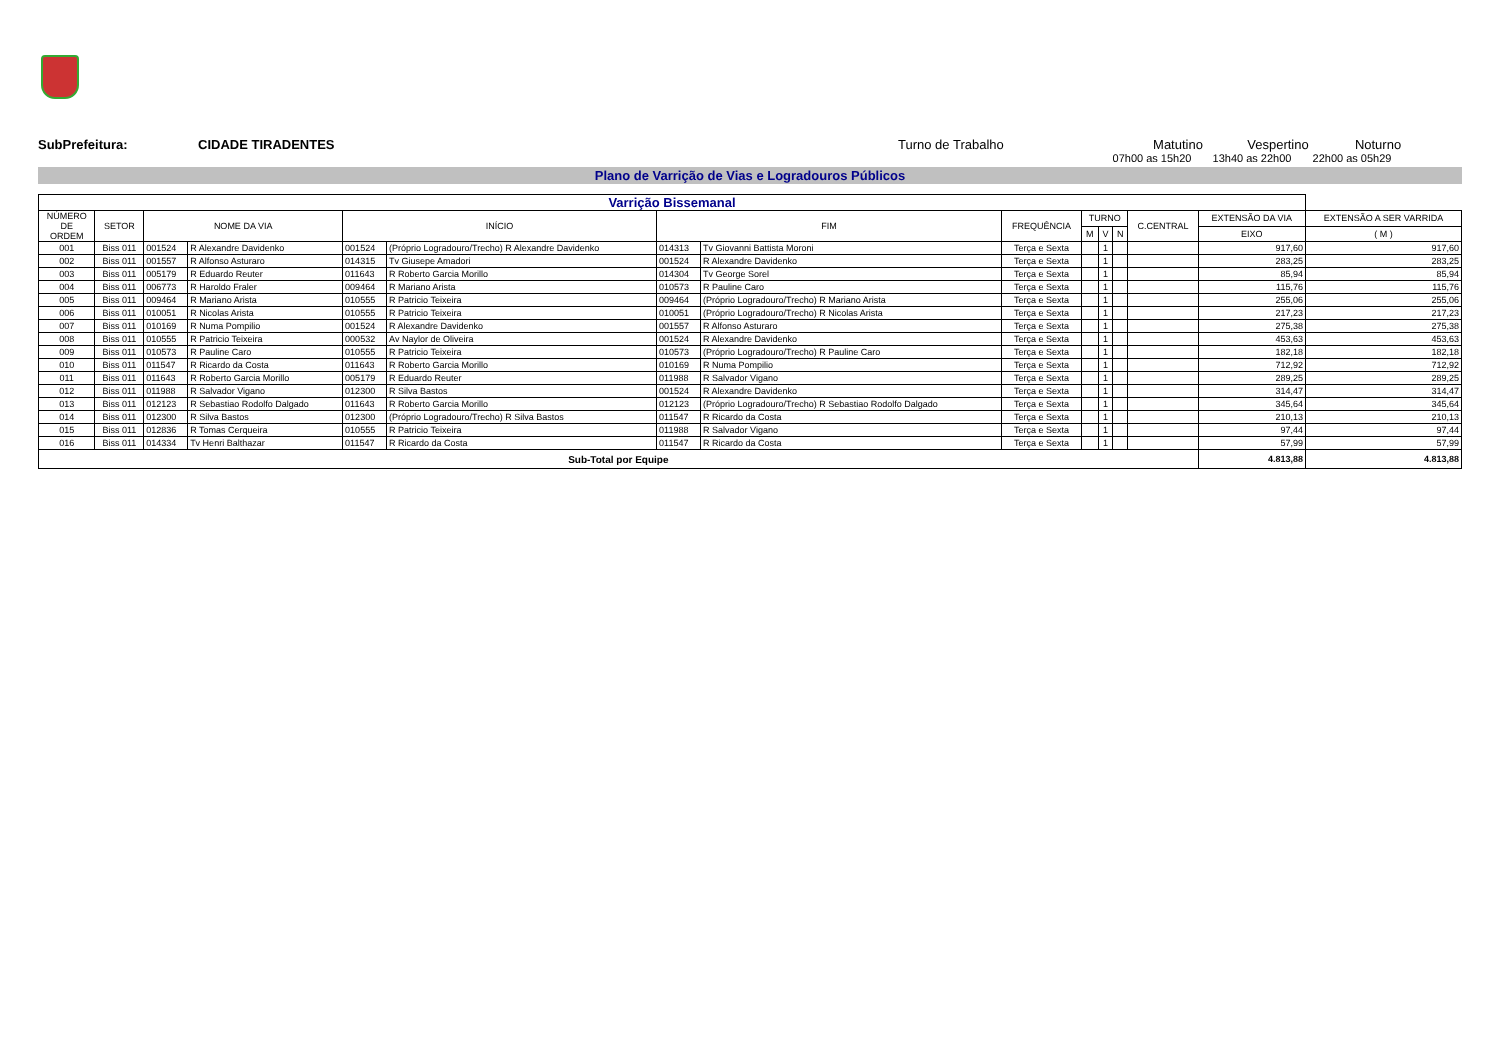SubPrefeitura: CIDADE TIRADENTES Turno de Trabalho Matutino Vespertino Noturno
07h00 as 15h20 13h40 as 22h00 22h00 as 05h29
Plano de Varrição de Vias e Logradouros Públicos
| Varrição Bissemanal | | | | | | | | | | | | | | |
| --- | --- | --- | --- | --- | --- | --- | --- | --- | --- | --- | --- | --- | --- | --- |
| NÚMERO DE ORDEM | SETOR | NOME DA VIA | | INÍCIO | | FIM | | FREQUÊNCIA | TURNO | | | C.CENTRAL | EXTENSÃO DA VIA | EXTENSÃO A SER VARRIDA |
| | | | | | | | | | M | V | N | | EIXO | ( M ) |
| 001 | Biss 011 | 001524 | R Alexandre Davidenko | 001524 | (Próprio Logradouro/Trecho) R Alexandre Davidenko | 014313 | Tv Giovanni Battista Moroni | Terça e Sexta | | 1 | | | 917,60 | 917,60 |
| 002 | Biss 011 | 001557 | R Alfonso Asturaro | 014315 | Tv Giusepe Amadori | 001524 | R Alexandre Davidenko | Terça e Sexta | | 1 | | | 283,25 | 283,25 |
| 003 | Biss 011 | 005179 | R Eduardo Reuter | 011643 | R Roberto Garcia Morillo | 014304 | Tv George Sorel | Terça e Sexta | | 1 | | | 85,94 | 85,94 |
| 004 | Biss 011 | 006773 | R Haroldo Fraler | 009464 | R Mariano Arista | 010573 | R Pauline Caro | Terça e Sexta | | 1 | | | 115,76 | 115,76 |
| 005 | Biss 011 | 009464 | R Mariano Arista | 010555 | R Patricio Teixeira | 009464 | (Próprio Logradouro/Trecho) R Mariano Arista | Terça e Sexta | | 1 | | | 255,06 | 255,06 |
| 006 | Biss 011 | 010051 | R Nicolas Arista | 010555 | R Patricio Teixeira | 010051 | (Próprio Logradouro/Trecho) R Nicolas Arista | Terça e Sexta | | 1 | | | 217,23 | 217,23 |
| 007 | Biss 011 | 010169 | R Numa Pompilio | 001524 | R Alexandre Davidenko | 001557 | R Alfonso Asturaro | Terça e Sexta | | 1 | | | 275,38 | 275,38 |
| 008 | Biss 011 | 010555 | R Patricio Teixeira | 000532 | Av Naylor de Oliveira | 001524 | R Alexandre Davidenko | Terça e Sexta | | 1 | | | 453,63 | 453,63 |
| 009 | Biss 011 | 010573 | R Pauline Caro | 010555 | R Patricio Teixeira | 010573 | (Próprio Logradouro/Trecho) R Pauline Caro | Terça e Sexta | | 1 | | | 182,18 | 182,18 |
| 010 | Biss 011 | 011547 | R Ricardo da Costa | 011643 | R Roberto Garcia Morillo | 010169 | R Numa Pompilio | Terça e Sexta | | 1 | | | 712,92 | 712,92 |
| 011 | Biss 011 | 011643 | R Roberto Garcia Morillo | 005179 | R Eduardo Reuter | 011988 | R Salvador Vigano | Terça e Sexta | | 1 | | | 289,25 | 289,25 |
| 012 | Biss 011 | 011988 | R Salvador Vigano | 012300 | R Silva Bastos | 001524 | R Alexandre Davidenko | Terça e Sexta | | 1 | | | 314,47 | 314,47 |
| 013 | Biss 011 | 012123 | R Sebastiao Rodolfo Dalgado | 011643 | R Roberto Garcia Morillo | 012123 | (Próprio Logradouro/Trecho) R Sebastiao Rodolfo Dalgado | Terça e Sexta | | 1 | | | 345,64 | 345,64 |
| 014 | Biss 011 | 012300 | R Silva Bastos | 012300 | (Próprio Logradouro/Trecho) R Silva Bastos | 011547 | R Ricardo da Costa | Terça e Sexta | | 1 | | | 210,13 | 210,13 |
| 015 | Biss 011 | 012836 | R Tomas Cerqueira | 010555 | R Patricio Teixeira | 011988 | R Salvador Vigano | Terça e Sexta | | 1 | | | 97,44 | 97,44 |
| 016 | Biss 011 | 014334 | Tv Henri Balthazar | 011547 | R Ricardo da Costa | 011547 | R Ricardo da Costa | Terça e Sexta | | 1 | | | 57,99 | 57,99 |
| Sub-Total por Equipe | | | | | | | | | | | | | 4.813,88 | 4.813,88 |